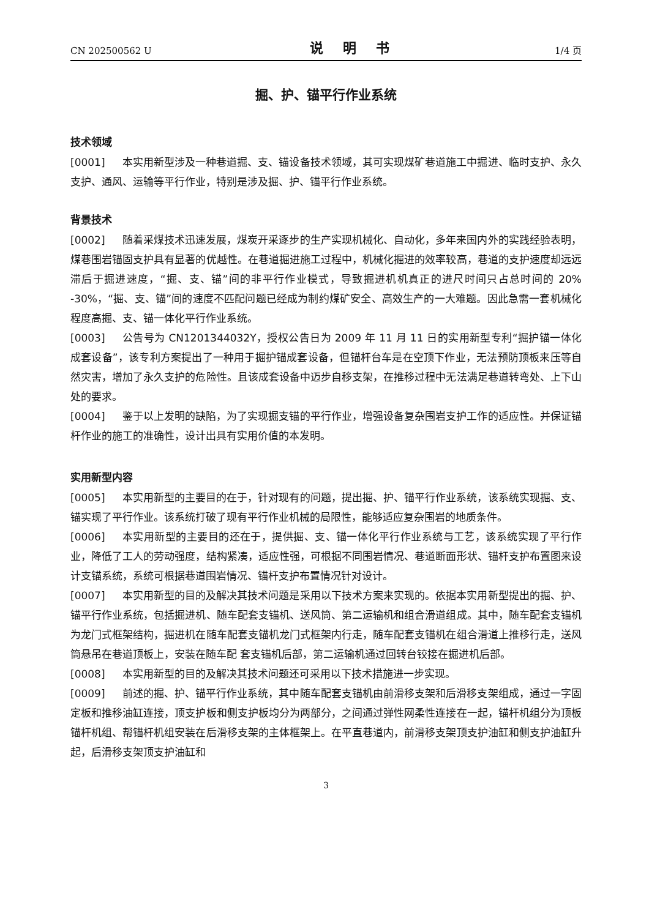CN 202500562 U 说 明 书 1/4 页
掘、护、锚平行作业系统
技术领域
[0001] 本实用新型涉及一种巷道掘、支、锚设备技术领域，其可实现煤矿巷道施工中掘进、临时支护、永久支护、通风、运输等平行作业，特别是涉及掘、护、锚平行作业系统。
背景技术
[0002] 随着采煤技术迅速发展，煤炭开采逐步的生产实现机械化、自动化，多年来国内外的实践经验表明，煤巷围岩锚固支护具有显著的优越性。在巷道掘进施工过程中，机械化掘进的效率较高，巷道的支护速度却远远滞后于掘进速度，“掘、支、锚”间的非平行作业模式，导致掘进机机真正的进尺时间只占总时间的 20% -30%，“掘、支、锚”间的速度不匹配问题已经成为制约煤矿安全、高效生产的一大难题。因此急需一套机械化程度高掘、支、锚一体化平行作业系统。
[0003] 公告号为 CN1201344032Y，授权公告日为 2009 年 11 月 11 日的实用新型专利“掘护锚一体化成套设备”，该专利方案提出了一种用于掘护锚成套设备，但锚杆台车是在空顶下作业，无法预防顶板来压等自然灾害，增加了永久支护的危险性。且该成套设备中迈步自移支架，在推移过程中无法满足巷道转弯处、上下山处的要求。
[0004] 鉴于以上发明的缺陷，为了实现掘支锚的平行作业，增强设备复杂围岩支护工作的适应性。并保证锚杆作业的施工的准确性，设计出具有实用价值的本发明。
实用新型内容
[0005] 本实用新型的主要目的在于，针对现有的问题，提出掘、护、锚平行作业系统，该系统实现掘、支、锚实现了平行作业。该系统打破了现有平行作业机械的局限性，能够适应复杂围岩的地质条件。
[0006] 本实用新型的主要目的还在于，提供掘、支、锚一体化平行作业系统与工艺，该系统实现了平行作业，降低了工人的劳动强度，结构紧凑，适应性强，可根据不同围岩情况、巷道断面形状、锚杆支护布置图来设计支锚系统，系统可根据巷道围岩情况、锚杆支护布置情况针对设计。
[0007] 本实用新型的目的及解决其技术问题是采用以下技术方案来实现的。依据本实用新型提出的掘、护、锚平行作业系统，包括掘进机、随车配套支锚机、送风筒、第二运输机和组合滑道组成。其中，随车配套支锚机为龙门式框架结构，掘进机在随车配套支锚机龙门式框架内行走，随车配套支锚机在组合滑道上推移行走，送风筒悬吊在巷道顶板上，安装在随车配 套支锚机后部，第二运输机通过回转台铰接在掘进机后部。
[0008] 本实用新型的目的及解决其技术问题还可采用以下技术措施进一步实现。
[0009] 前述的掘、护、锚平行作业系统，其中随车配套支锚机由前滑移支架和后滑移支架组成，通过一字固定板和推移油缸连接，顶支护板和侧支护板均分为两部分，之间通过弹性网柔性连接在一起，锚杆机组分为顶板锚杆机组、帮锚杆机组安装在后滑移支架的主体框架上。在平直巷道内，前滑移支架顶支护油缸和侧支护油缸升起，后滑移支架顶支护油缸和
3